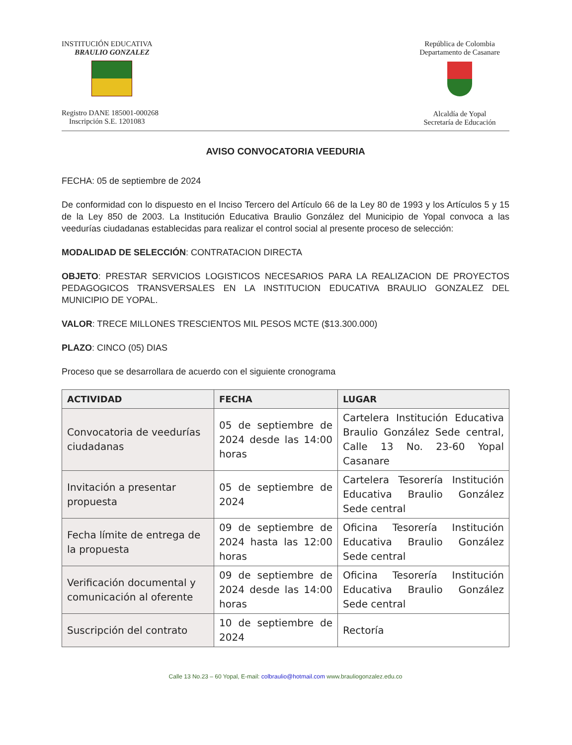INSTITUCIÓN EDUCATIVA
BRAULIO GONZALEZ
Registro DANE 185001-000268
Inscripción S.E. 1201083
República de Colombia
Departamento de Casanare
Alcaldía de Yopal
Secretaría de Educación
AVISO CONVOCATORIA VEEDURIA
FECHA: 05 de septiembre de 2024
De conformidad con lo dispuesto en el Inciso Tercero del Artículo 66 de la Ley 80 de 1993 y los Artículos 5 y 15 de la Ley 850 de 2003. La Institución Educativa Braulio González del Municipio de Yopal convoca a las veedurías ciudadanas establecidas para realizar el control social al presente proceso de selección:
MODALIDAD DE SELECCIÓN: CONTRATACION DIRECTA
OBJETO: PRESTAR SERVICIOS LOGISTICOS NECESARIOS PARA LA REALIZACION DE PROYECTOS PEDAGOGICOS TRANSVERSALES EN LA INSTITUCION EDUCATIVA BRAULIO GONZALEZ DEL MUNICIPIO DE YOPAL.
VALOR: TRECE MILLONES TRESCIENTOS MIL PESOS MCTE ($13.300.000)
PLAZO: CINCO (05) DIAS
Proceso que se desarrollara de acuerdo con el siguiente cronograma
| ACTIVIDAD | FECHA | LUGAR |
| --- | --- | --- |
| Convocatoria de veedurías ciudadanas | 05 de septiembre de 2024 desde las 14:00 horas | Cartelera Institución Educativa Braulio González Sede central, Calle 13 No. 23-60 Yopal Casanare |
| Invitación a presentar propuesta | 05 de septiembre de 2024 | Cartelera Tesorería Institución Educativa Braulio González Sede central |
| Fecha límite de entrega de la propuesta | 09 de septiembre de 2024 hasta las 12:00 horas | Oficina Tesorería Institución Educativa Braulio González Sede central |
| Verificación documental y comunicación al oferente | 09 de septiembre de 2024 desde las 14:00 horas | Oficina Tesorería Institución Educativa Braulio González Sede central |
| Suscripción del contrato | 10 de septiembre de 2024 | Rectoría |
Calle 13 No.23 – 60 Yopal, E-mail: colbraulio@hotmail.com www.brauliogonzalez.edu.co